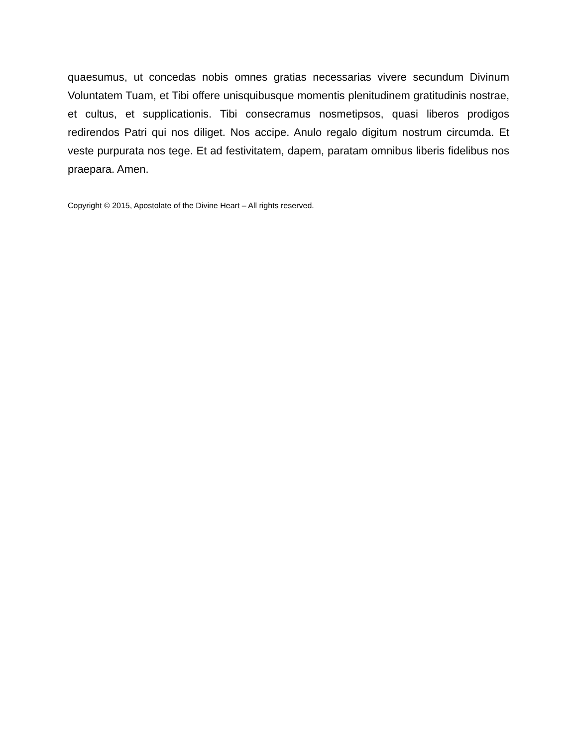quaesumus, ut concedas nobis omnes gratias necessarias vivere secundum Divinum Voluntatem Tuam, et Tibi offere unisquibusque momentis plenitudinem gratitudinis nostrae, et cultus, et supplicationis. Tibi consecramus nosmetipsos, quasi liberos prodigos redirendos Patri qui nos diliget. Nos accipe. Anulo regalo digitum nostrum circumda. Et veste purpurata nos tege. Et ad festivitatem, dapem, paratam omnibus liberis fidelibus nos praepara. Amen.
Copyright © 2015, Apostolate of the Divine Heart – All rights reserved.